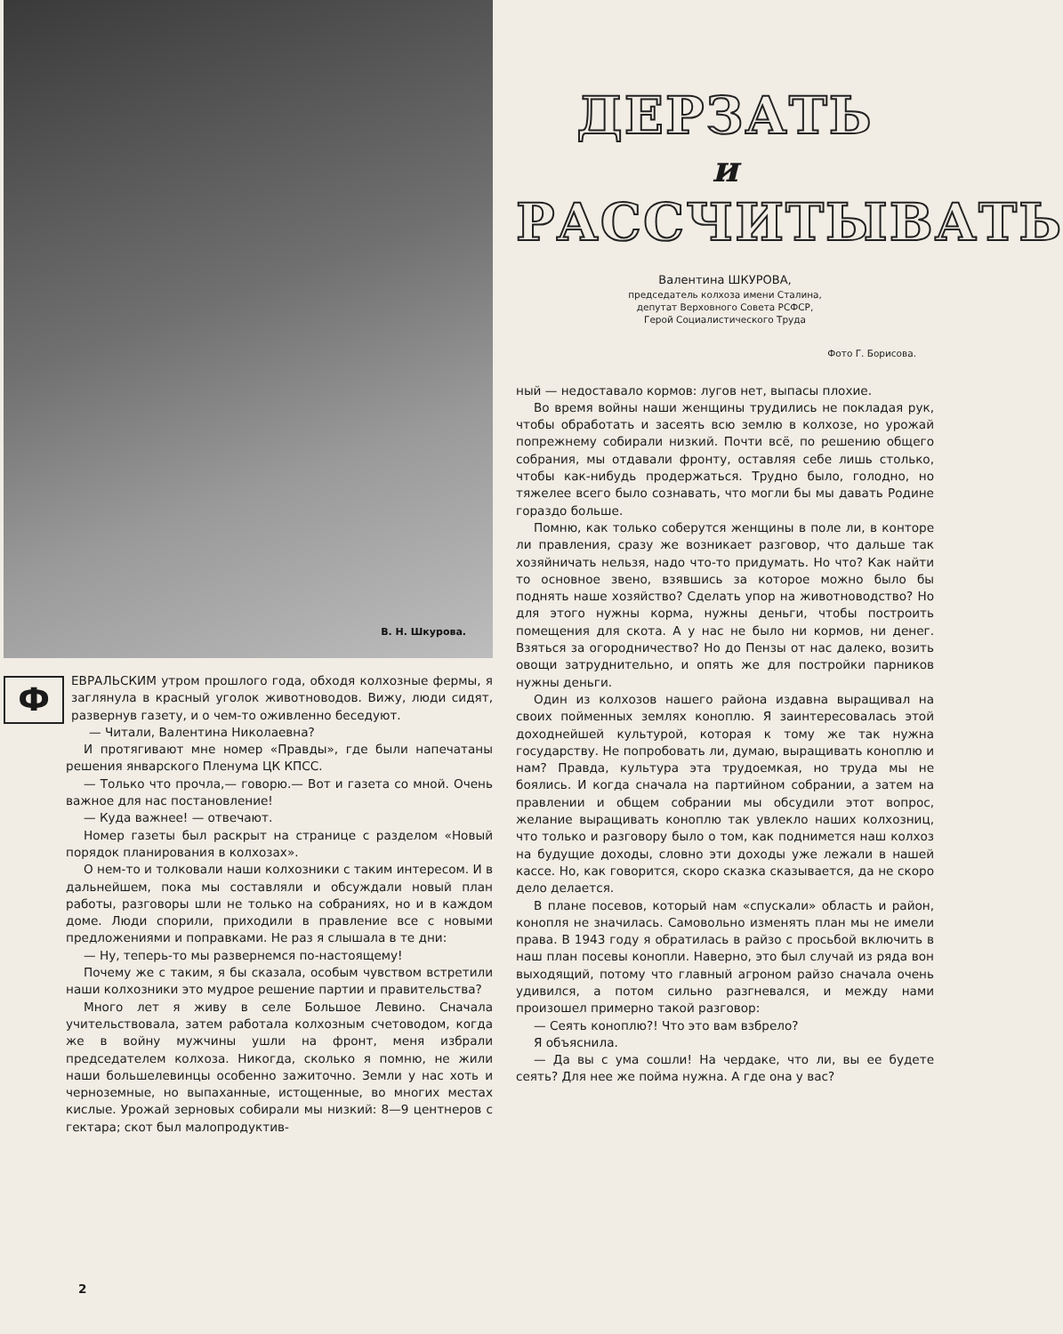В. Н. Шкурова.
ФЕВРАЛЬСКИМ утром прошлого года, обходя колхозные фермы, я заглянула в красный уголок животноводов. Вижу, люди сидят, развернув газету, и о чем-то оживленно беседуют.
— Читали, Валентина Николаевна?
И протягивают мне номер «Правды», где были напечатаны решения январского Пленума ЦК КПСС.
— Только что прочла,— говорю.— Вот и газета со мной. Очень важное для нас постановление!
— Куда важнее! — отвечают.
Номер газеты был раскрыт на странице с разделом «Новый порядок планирования в колхозах».
О нем-то и толковали наши колхозники с таким интересом. И в дальнейшем, пока мы составляли и обсуждали новый план работы, разговоры шли не только на собраниях, но и в каждом доме. Люди спорили, приходили в правление все с новыми предложениями и поправками. Не раз я слышала в те дни:
— Ну, теперь-то мы развернемся по-настоящему!
Почему же с таким, я бы сказала, особым чувством встретили наши колхозники это мудрое решение партии и правительства?
Много лет я живу в селе Большое Левино. Сначала учительствовала, затем работала колхозным счетоводом, когда же в войну мужчины ушли на фронт, меня избрали председателем колхоза. Никогда, сколько я помню, не жили наши большелевинцы особенно зажиточно. Земли у нас хоть и черноземные, но выпаханные, истощенные, во многих местах кислые. Урожай зерновых собирали мы низкий: 8—9 центнеров с гектара; скот был малопродуктив-
ДЕРЗАТЬ
и
РАССЧИТЫВАТЬ
Валентина ШКУРОВА,
председатель колхоза имени Сталина,
депутат Верховного Совета РСФСР,
Герой Социалистического Труда
Фото Г. Борисова.
ный — недоставало кормов: лугов нет, выпасы плохие.
Во время войны наши женщины трудились не покладая рук, чтобы обработать и засеять всю землю в колхозе, но урожай попрежнему собирали низкий. Почти всё, по решению общего собрания, мы отдавали фронту, оставляя себе лишь столько, чтобы как-нибудь продержаться. Трудно было, голодно, но тяжелее всего было сознавать, что могли бы мы давать Родине гораздо больше.
Помню, как только соберутся женщины в поле ли, в конторе ли правления, сразу же возникает разговор, что дальше так хозяйничать нельзя, надо что-то придумать. Но что? Как найти то основное звено, взявшись за которое можно было бы поднять наше хозяйство? Сделать упор на животноводство? Но для этого нужны корма, нужны деньги, чтобы построить помещения для скота. А у нас не было ни кормов, ни денег. Взяться за огородничество? Но до Пензы от нас далеко, возить овощи затруднительно, и опять же для постройки парников нужны деньги.
Один из колхозов нашего района издавна выращивал на своих пойменных землях коноплю. Я заинтересовалась этой доходнейшей культурой, которая к тому же так нужна государству. Не попробовать ли, думаю, выращивать коноплю и нам? Правда, культура эта трудоемкая, но труда мы не боялись. И когда сначала на партийном собрании, а затем на правлении и общем собрании мы обсудили этот вопрос, желание выращивать коноплю так увлекло наших колхозниц, что только и разговору было о том, как поднимется наш колхоз на будущие доходы, словно эти доходы уже лежали в нашей кассе. Но, как говорится, скоро сказка сказывается, да не скоро дело делается.
В плане посевов, который нам «спускали» область и район, конопля не значилась. Самовольно изменять план мы не имели права. В 1943 году я обратилась в райзо с просьбой включить в наш план посевы конопли. Наверно, это был случай из ряда вон выходящий, потому что главный агроном райзо сначала очень удивился, а потом сильно разгневался, и между нами произошел примерно такой разговор:
— Сеять коноплю?! Что это вам взбрело?
Я объяснила.
— Да вы с ума сошли! На чердаке, что ли, вы ее будете сеять? Для нее же пойма нужна. А где она у вас?
2